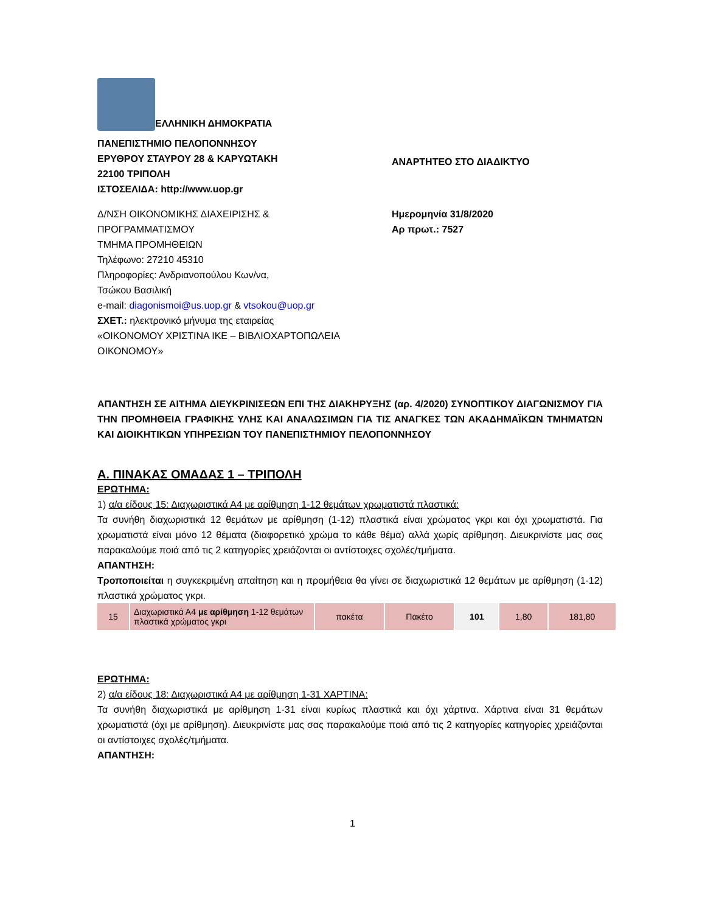ΕΛΛΗΝΙΚΗ ΔΗΜΟΚΡΑΤΙΑ
ΠΑΝΕΠΙΣΤΗΜΙΟ ΠΕΛΟΠΟΝΝΗΣΟΥ
ΕΡΥΘΡΟΥ ΣΤΑΥΡΟΥ 28 & ΚΑΡΥΩΤΑΚΗ
22100 ΤΡΙΠΟΛΗ
ΙΣΤΟΣΕΛΙΔΑ: http://www.uop.gr
ΑΝΑΡΤΗΤΕΟ ΣΤΟ ΔΙΑΔΙΚΤΥΟ
Δ/ΝΣΗ ΟΙΚΟΝΟΜΙΚΗΣ ΔΙΑΧΕΙΡΙΣΗΣ &
ΠΡΟΓΡΑΜΜΑΤΙΣΜΟΥ
ΤΜΗΜΑ ΠΡΟΜΗΘΕΙΩΝ
Τηλέφωνο: 27210 45310
Πληροφορίες: Ανδριανοπούλου Κων/να,
Τσώκου Βασιλική
e-mail: diagonismoi@us.uop.gr & vtsokou@uop.gr
ΣΧΕΤ.: ηλεκτρονικό μήνυμα της εταιρείας
«ΟΙΚΟΝΟΜΟΥ ΧΡΙΣΤΙΝΑ ΙΚΕ – ΒΙΒΛΙΟΧΑΡΤΟΠΩΛΕΙΑ
ΟΙΚΟΝΟΜΟΥ»
Ημερομηνία 31/8/2020
Αρ πρωτ.: 7527
ΑΠΑΝΤΗΣΗ ΣΕ ΑΙΤΗΜΑ ΔΙΕΥΚΡΙΝΙΣΕΩΝ ΕΠΙ ΤΗΣ ΔΙΑΚΗΡΥΞΗΣ (αρ. 4/2020) ΣΥΝΟΠΤΙΚΟΥ ΔΙΑΓΩΝΙΣΜΟΥ ΓΙΑ ΤΗΝ ΠΡΟΜΗΘΕΙΑ ΓΡΑΦΙΚΗΣ ΥΛΗΣ ΚΑΙ ΑΝΑΛΩΣΙΜΩΝ ΓΙΑ ΤΙΣ ΑΝΑΓΚΕΣ ΤΩΝ ΑΚΑΔΗΜΑΪΚΩΝ ΤΜΗΜΑΤΩΝ ΚΑΙ ΔΙΟΙΚΗΤΙΚΩΝ ΥΠΗΡΕΣΙΩΝ ΤΟΥ ΠΑΝΕΠΙΣΤΗΜΙΟΥ ΠΕΛΟΠΟΝΝΗΣΟΥ
Α. ΠΙΝΑΚΑΣ ΟΜΑΔΑΣ 1 – ΤΡΙΠΟΛΗ
ΕΡΩΤΗΜΑ:
1) α/α είδους 15: Διαχωριστικά Α4 με αρίθμηση 1-12 θεμάτων χρωματιστά πλαστικά:
Τα συνήθη διαχωριστικά 12 θεμάτων με αρίθμηση (1-12) πλαστικά είναι χρώματος γκρι και όχι χρωματιστά. Για χρωματιστά είναι μόνο 12 θέματα (διαφορετικό χρώμα το κάθε θέμα) αλλά χωρίς αρίθμηση. Διευκρινίστε μας σας παρακαλούμε ποιά από τις 2 κατηγορίες χρειάζονται οι αντίστοιχες σχολές/τμήματα.
ΑΠΑΝΤΗΣΗ:
Τροποποιείται η συγκεκριμένη απαίτηση και η προμήθεια θα γίνει σε διαχωριστικά 12 θεμάτων με αρίθμηση (1-12) πλαστικά χρώματος γκρι.
| 15 | Διαχωριστικά Α4 με αρίθμηση 1-12 θεμάτων πλαστικά χρώματος γκρι | πακέτα | Πακέτο | 101 | 1,80 | 181,80 |
ΕΡΩΤΗΜΑ:
2) α/α είδους 18: Διαχωριστικά Α4 με αρίθμηση 1-31 ΧΑΡΤΙΝΑ:
Τα συνήθη διαχωριστικά με αρίθμηση 1-31 είναι κυρίως πλαστικά και όχι χάρτινα. Χάρτινα είναι 31 θεμάτων χρωματιστά (όχι με αρίθμηση). Διευκρινίστε μας σας παρακαλούμε ποιά από τις 2 κατηγορίες κατηγορίες χρειάζονται οι αντίστοιχες σχολές/τμήματα.
ΑΠΑΝΤΗΣΗ:
1